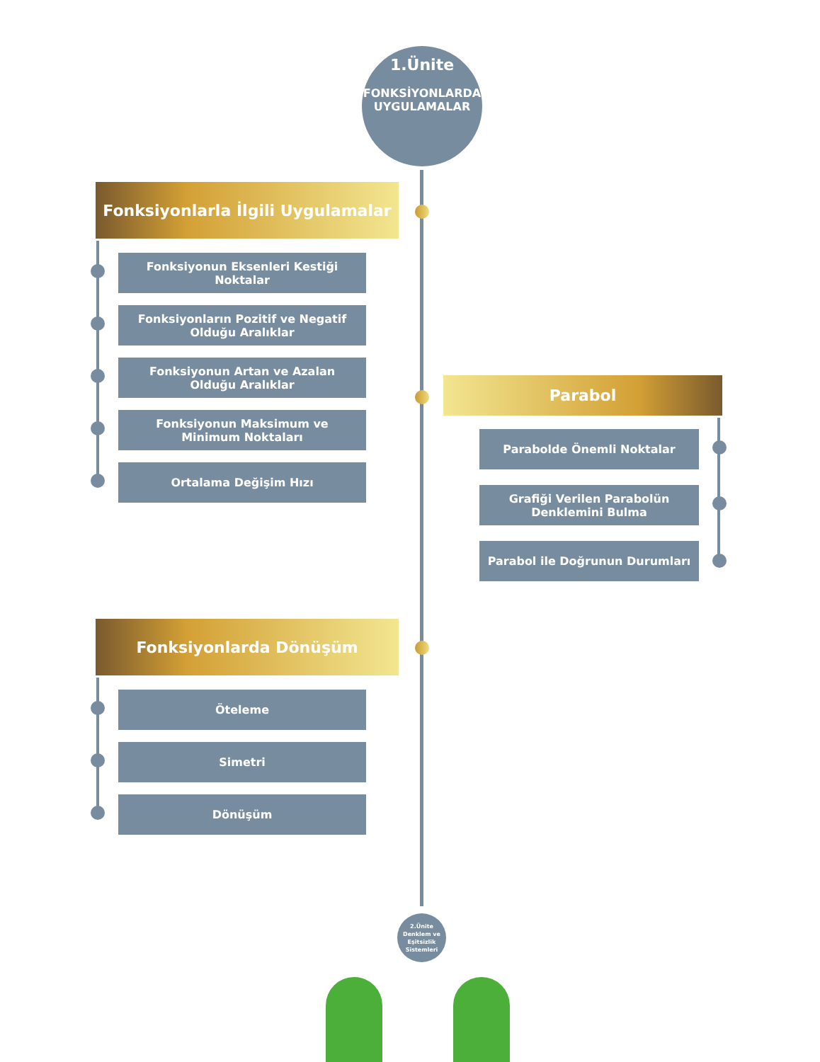1.Ünite
FONKSİYONLARDA
UYGULAMALAR
Fonksiyonlarla İlgili Uygulamalar
Fonksiyonun Eksenleri Kestiği Noktalar
Fonksiyonların Pozitif ve Negatif Olduğu Aralıklar
Fonksiyonun Artan ve Azalan Olduğu Aralıklar
Fonksiyonun Maksimum ve Minimum Noktaları
Ortalama Değişim Hızı
Parabol
Parabolde Önemli Noktalar
Grafiği Verilen Parabolün Denklemini Bulma
Parabol ile Doğrunun Durumları
Fonksiyonlarda Dönüşüm
Öteleme
Simetri
Dönüşüm
2.Ünite
Denklem ve Eşitsizlik Sistemleri